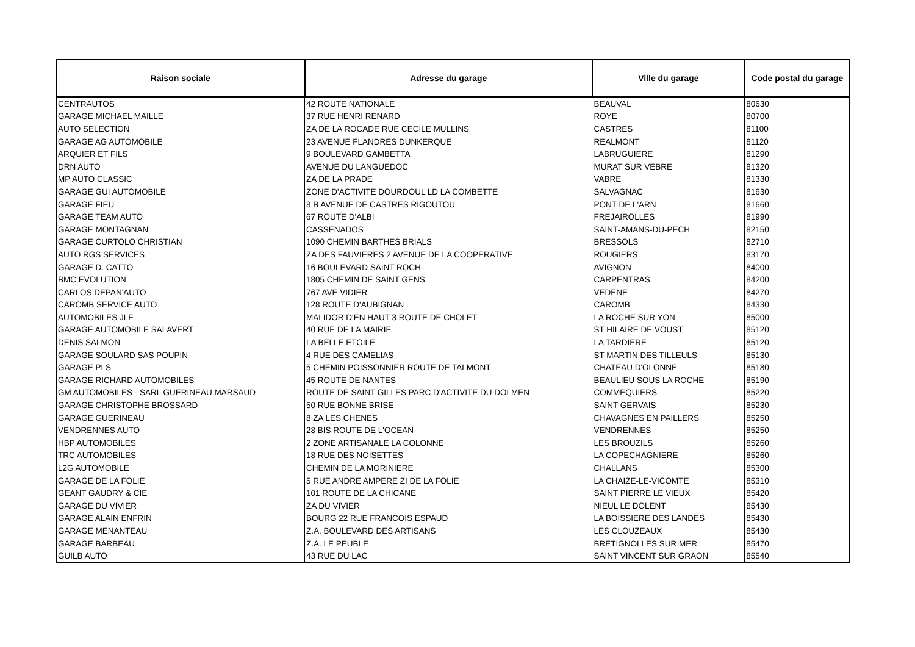| Raison sociale | Adresse du garage | Ville du garage | Code postal du garage |
| --- | --- | --- | --- |
| CENTRAUTOS | 42 ROUTE NATIONALE | BEAUVAL | 80630 |
| GARAGE MICHAEL MAILLE | 37 RUE HENRI RENARD | ROYE | 80700 |
| AUTO SELECTION | ZA DE LA ROCADE RUE CECILE MULLINS | CASTRES | 81100 |
| GARAGE AG AUTOMOBILE | 23 AVENUE FLANDRES DUNKERQUE | REALMONT | 81120 |
| ARQUIER ET FILS | 9 BOULEVARD GAMBETTA | LABRUGUIERE | 81290 |
| DRN AUTO | AVENUE DU LANGUEDOC | MURAT SUR VEBRE | 81320 |
| MP AUTO CLASSIC | ZA DE LA PRADE | VABRE | 81330 |
| GARAGE GUI AUTOMOBILE | ZONE D'ACTIVITE DOURDOUL LD LA COMBETTE | SALVAGNAC | 81630 |
| GARAGE FIEU | 8 B AVENUE DE CASTRES RIGOUTOU | PONT DE L'ARN | 81660 |
| GARAGE TEAM AUTO | 67 ROUTE D'ALBI | FREJAIROLLES | 81990 |
| GARAGE MONTAGNAN | CASSENADOS | SAINT-AMANS-DU-PECH | 82150 |
| GARAGE CURTOLO CHRISTIAN | 1090 CHEMIN BARTHES BRIALS | BRESSOLS | 82710 |
| AUTO RGS SERVICES | ZA DES FAUVIERES 2 AVENUE DE LA COOPERATIVE | ROUGIERS | 83170 |
| GARAGE D. CATTO | 16 BOULEVARD SAINT ROCH | AVIGNON | 84000 |
| BMC EVOLUTION | 1805 CHEMIN DE SAINT GENS | CARPENTRAS | 84200 |
| CARLOS DEPAN'AUTO | 767 AVE VIDIER | VEDENE | 84270 |
| CAROMB SERVICE AUTO | 128 ROUTE D'AUBIGNAN | CAROMB | 84330 |
| AUTOMOBILES JLF | MALIDOR D'EN HAUT 3 ROUTE DE CHOLET | LA ROCHE SUR YON | 85000 |
| GARAGE AUTOMOBILE SALAVERT | 40 RUE DE LA MAIRIE | ST HILAIRE DE VOUST | 85120 |
| DENIS SALMON | LA BELLE ETOILE | LA TARDIERE | 85120 |
| GARAGE SOULARD SAS POUPIN | 4 RUE DES CAMELIAS | ST MARTIN DES TILLEULS | 85130 |
| GARAGE PLS | 5 CHEMIN POISSONNIER ROUTE DE TALMONT | CHATEAU D'OLONNE | 85180 |
| GARAGE RICHARD AUTOMOBILES | 45 ROUTE DE NANTES | BEAULIEU SOUS LA ROCHE | 85190 |
| GM AUTOMOBILES - SARL GUERINEAU MARSAUD | ROUTE DE SAINT GILLES PARC D'ACTIVITE DU DOLMEN | COMMEQUIERS | 85220 |
| GARAGE CHRISTOPHE BROSSARD | 50 RUE BONNE BRISE | SAINT GERVAIS | 85230 |
| GARAGE GUERINEAU | 8 ZA LES CHENES | CHAVAGNES EN PAILLERS | 85250 |
| VENDRENNES AUTO | 28 BIS ROUTE DE L'OCEAN | VENDRENNES | 85250 |
| HBP AUTOMOBILES | 2 ZONE ARTISANALE LA COLONNE | LES BROUZILS | 85260 |
| TRC AUTOMOBILES | 18 RUE DES NOISETTES | LA COPECHAGNIERE | 85260 |
| L2G AUTOMOBILE | CHEMIN DE LA MORINIERE | CHALLANS | 85300 |
| GARAGE DE LA FOLIE | 5 RUE ANDRE AMPERE ZI DE LA FOLIE | LA CHAIZE-LE-VICOMTE | 85310 |
| GEANT GAUDRY & CIE | 101 ROUTE DE LA CHICANE | SAINT PIERRE LE VIEUX | 85420 |
| GARAGE DU VIVIER | ZA DU VIVIER | NIEUL LE DOLENT | 85430 |
| GARAGE ALAIN ENFRIN | BOURG 22 RUE FRANCOIS ESPAUD | LA BOISSIERE DES LANDES | 85430 |
| GARAGE MENANTEAU | Z.A. BOULEVARD DES ARTISANS | LES CLOUZEAUX | 85430 |
| GARAGE BARBEAU | Z.A. LE PEUBLE | BRETIGNOLLES SUR MER | 85470 |
| GUILB AUTO | 43 RUE DU LAC | SAINT VINCENT SUR GRAON | 85540 |